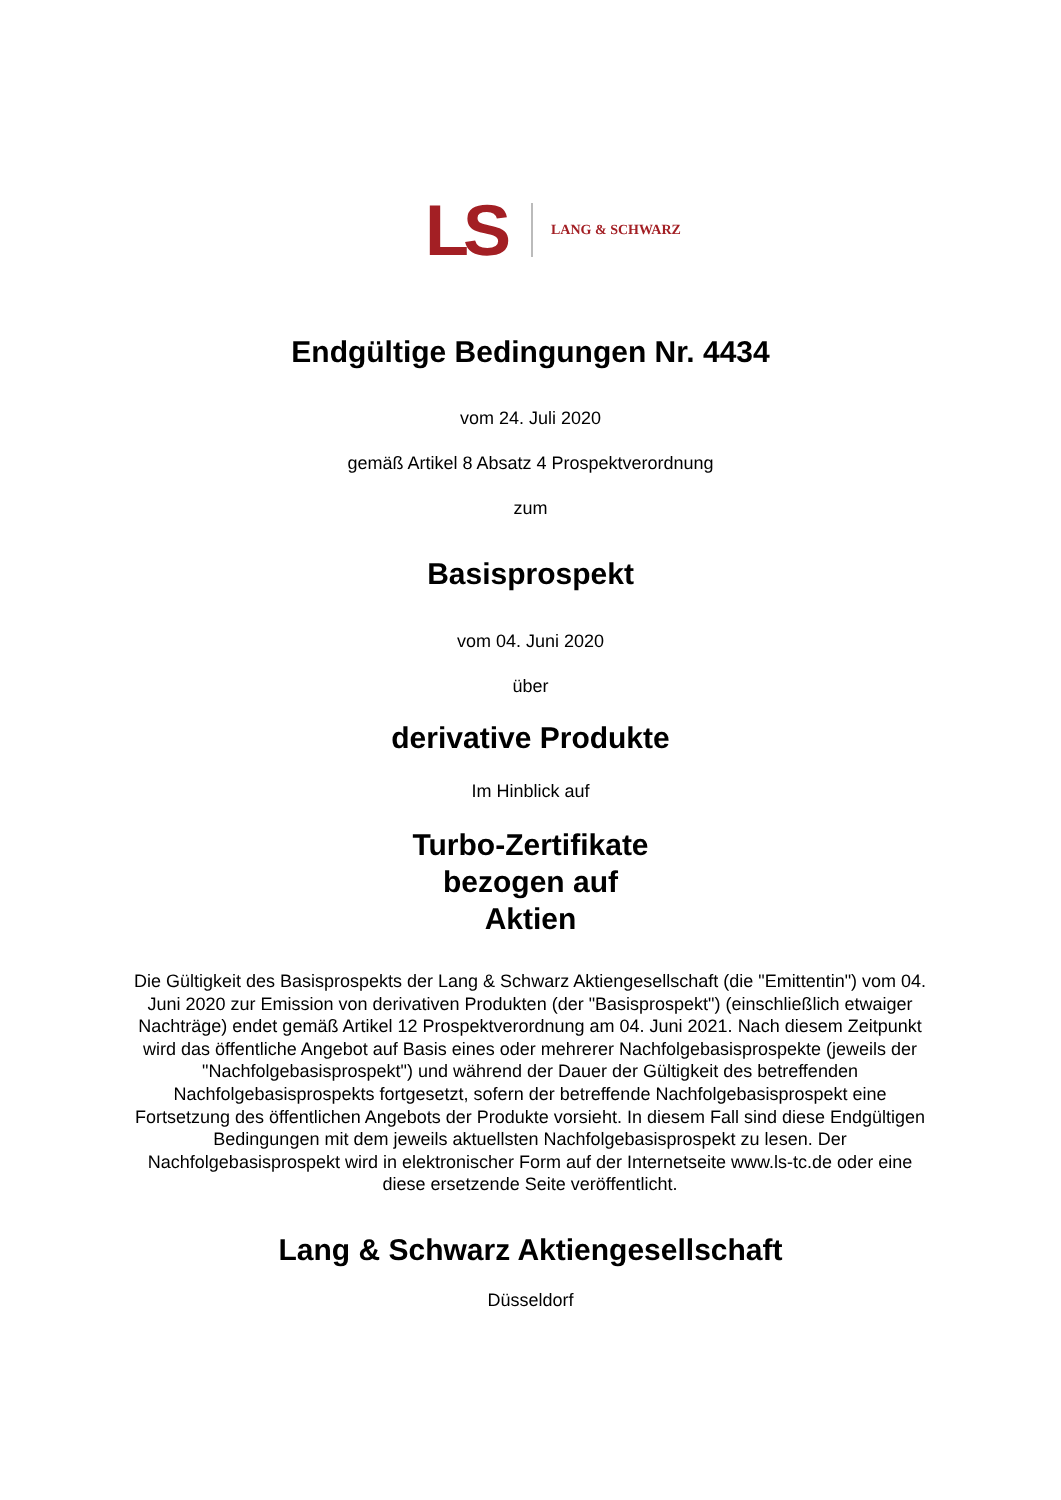LS LANG & SCHWARZ
Endgültige Bedingungen Nr. 4434
vom 24. Juli 2020
gemäß Artikel 8 Absatz 4 Prospektverordnung
zum
Basisprospekt
vom 04. Juni 2020
über
derivative Produkte
Im Hinblick auf
Turbo-Zertifikate
bezogen auf
Aktien
Die Gültigkeit des Basisprospekts der Lang & Schwarz Aktiengesellschaft (die "Emittentin") vom 04. Juni 2020 zur Emission von derivativen Produkten (der "Basisprospekt") (einschließlich etwaiger Nachträge) endet gemäß Artikel 12 Prospektverordnung am 04. Juni 2021. Nach diesem Zeitpunkt wird das öffentliche Angebot auf Basis eines oder mehrerer Nachfolgebasisprospekte (jeweils der "Nachfolgebasisprospekt") und während der Dauer der Gültigkeit des betreffenden Nachfolgebasisprospekts fortgesetzt, sofern der betreffende Nachfolgebasisprospekt eine Fortsetzung des öffentlichen Angebots der Produkte vorsieht. In diesem Fall sind diese Endgültigen Bedingungen mit dem jeweils aktuellsten Nachfolgebasisprospekt zu lesen. Der Nachfolgebasisprospekt wird in elektronischer Form auf der Internetseite www.ls-tc.de oder eine diese ersetzende Seite veröffentlicht.
Lang & Schwarz Aktiengesellschaft
Düsseldorf